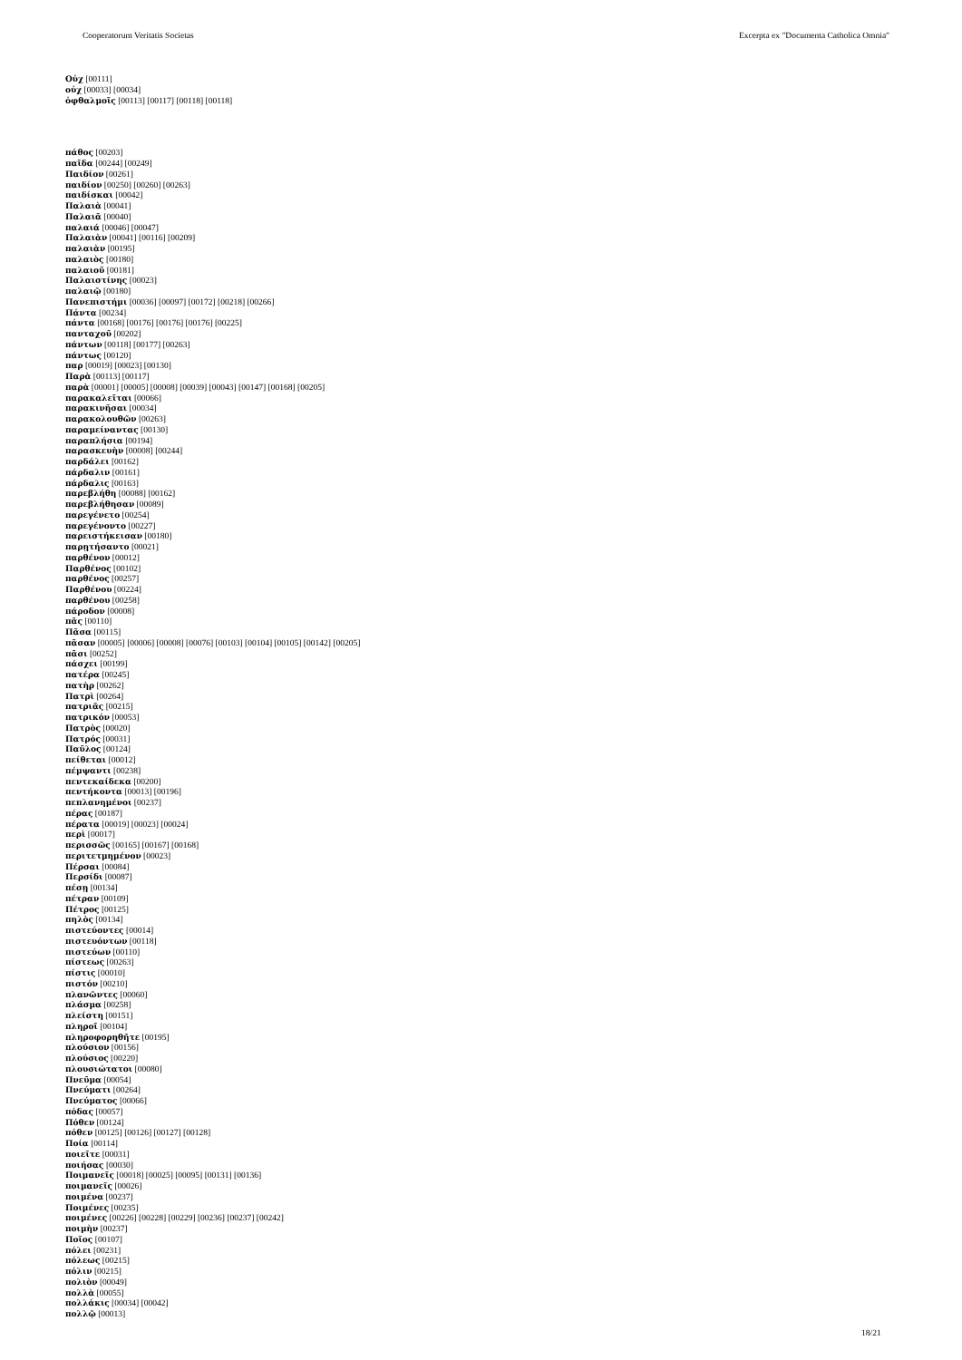Cooperatorum Veritatis Societas Excerpta ex "Documenta Catholica Omnia"
Οὐχ [00111]
οὐχ [00033] [00034]
ὀφθαλμοῖς [00113] [00117] [00118] [00118]
πάθος [00203]
παῖδα [00244] [00249]
Παιδίον [00261]
παιδίον [00250] [00260] [00263]
παιδίσκαι [00042]
Παλαιὰ [00041]
Παλαιᾶ [00040]
παλαιά [00046] [00047]
Παλαιὰν [00041] [00116] [00209]
παλαιὰν [00195]
παλαιὸς [00180]
παλαιοῦ [00181]
Παλαιστίνης [00023]
παλαιῷ [00180]
Πανεπιστήμι [00036] [00097] [00172] [00218] [00266]
Πάντα [00234]
πάντα [00168] [00176] [00176] [00176] [00225]
πανταχοῦ [00202]
πάντων [00118] [00177] [00263]
πάντως [00120]
παρ [00019] [00023] [00130]
Παρὰ [00113] [00117]
παρὰ [00001] [00005] [00008] [00039] [00043] [00147] [00168] [00205]
παρακαλεῖται [00066]
παρακινῆσαι [00034]
παρακολουθῶν [00263]
παραμείναντας [00130]
παραπλήσια [00194]
παρασκευὴν [00008] [00244]
παρδάλει [00162]
πάρδαλιν [00161]
πάρδαλις [00163]
παρεβλήθη [00088] [00162]
παρεβλήθησαν [00089]
παρεγένετο [00254]
παρεγένοντο [00227]
παρειστήκεισαν [00180]
παρῃτήσαντο [00021]
παρθένον [00012]
Παρθένος [00102]
παρθένος [00257]
Παρθένου [00224]
παρθένου [00258]
πάροδον [00008]
πᾶς [00110]
Πᾶσα [00115]
πᾶσαν [00005] [00006] [00008] [00076] [00103] [00104] [00105] [00142] [00205]
πᾶσι [00252]
πάσχει [00199]
πατέρα [00245]
πατὴρ [00262]
Πατρὶ [00264]
πατριᾶς [00215]
πατρικόν [00053]
Πατρὸς [00020]
Πατρός [00031]
Παῦλος [00124]
πείθεται [00012]
πέμψαντι [00238]
πεντεκαίδεκα [00200]
πεντήκοντα [00013] [00196]
πεπλανημένοι [00237]
πέρας [00187]
πέρατα [00019] [00023] [00024]
περὶ [00017]
περισσῶς [00165] [00167] [00168]
περιτετμημένον [00023]
Πέρσαι [00084]
Περσίδι [00087]
πέσῃ [00134]
πέτραν [00109]
Πέτρος [00125]
πηλὸς [00134]
πιστεύοντες [00014]
πιστευόντων [00118]
πιστεύων [00110]
πίστεως [00263]
πίστις [00010]
πιστόν [00210]
πλανῶντες [00060]
πλάσμα [00258]
πλείστη [00151]
πληροῖ [00104]
πληροφορηθῆτε [00195]
πλούσιον [00156]
πλούσιος [00220]
πλουσιώτατοι [00080]
Πνεῦμα [00054]
Πνεύματι [00264]
Πνεύματος [00066]
πόδας [00057]
Πόθεν [00124]
πόθεν [00125] [00126] [00127] [00128]
Ποία [00114]
ποιεῖτε [00031]
ποιήσας [00030]
Ποιμανεῖς [00018] [00025] [00095] [00131] [00136]
ποιμανεῖς [00026]
ποιμένα [00237]
Ποιμένες [00235]
ποιμένες [00226] [00228] [00229] [00236] [00237] [00242]
ποιμὴν [00237]
Ποῖος [00107]
πόλει [00231]
πόλεως [00215]
πόλιν [00215]
πολιὸν [00049]
πολλὰ [00055]
πολλάκις [00034] [00042]
πολλῷ [00013]
18/21